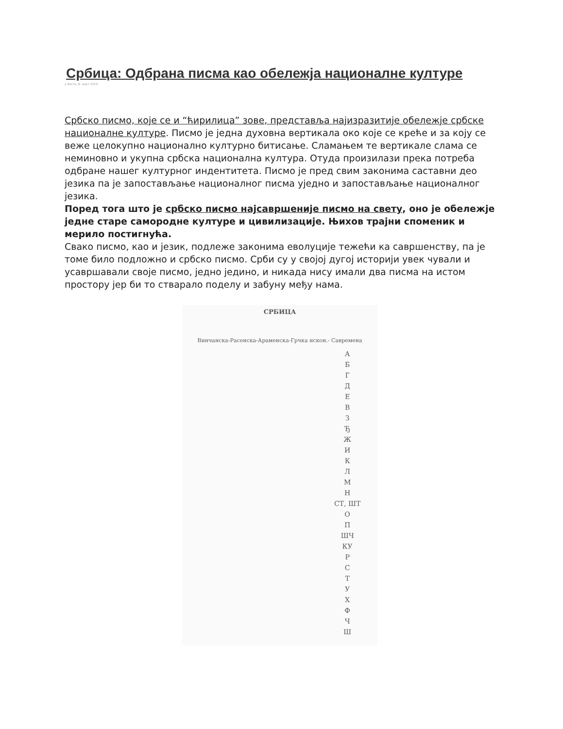Србица: Одбрана писма као обележја националне културе
у Вести, 8. март 2014.
Србско писмо, које се и “ћирилица” зове, представља најизразитије обележје србске националне културе. Писмо је једна духовна вертикала око које се креће и за коју се веже целокупно национално културно битисање. Сламањем те вертикале слама се неминовно и укупна србска национална култура. Отуда произилази прека потреба одбране нашег културног индентитета. Писмо је пред свим законима саставни део језика па је запостављање националног писма уједно и запостављање националног језика.
Поред тога што је србско писмо најсавршеније писмо на свету, оно је обележје једне старе самородне културе и цивилизације. Њихов трајни споменик и мерило постигнућа.
Свако писмо, као и језик, подлеже законима еволуције тежећи ка савршенству, па је томе било подложно и србско писмо. Срби су у својој дугој историји увек чували и усавршавали своје писмо, једно једино, и никада нису имали два писма на истом простору јер би то стварало поделу и забуну међу нама.
СРБИЦА
Винчанска-Расенска-Арамeнска-Грчка искон.- Савремена
А
Б
Г
Д
Е
В
З
Ђ
Ж
И
К
Л
М
Н
СТ, ШТ
О
П
ШЧ
КУ
Р
С
Т
У
Х
Ф
Ч
Ш